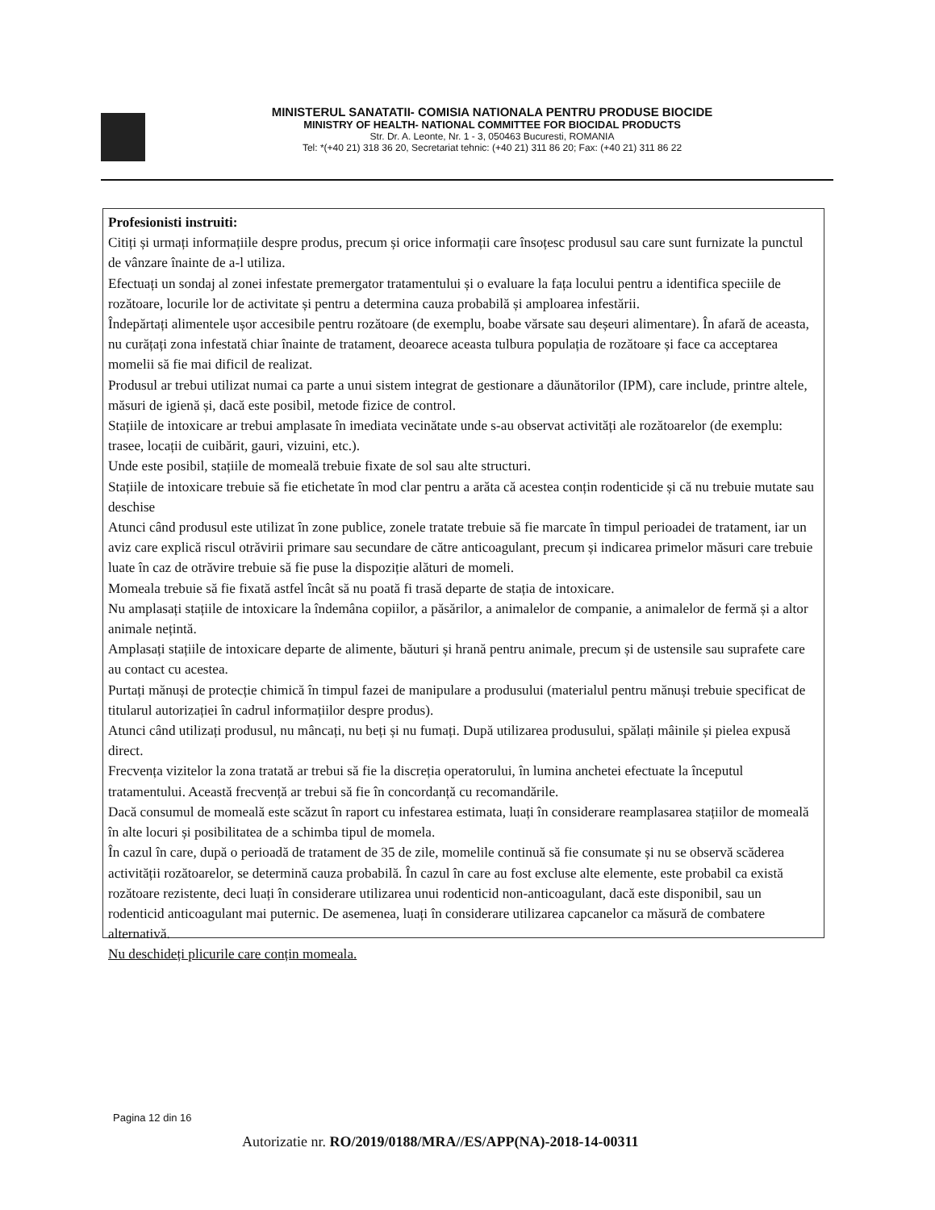MINISTERUL SANATATII- COMISIA NATIONALA PENTRU PRODUSE BIOCIDE
MINISTRY OF HEALTH- NATIONAL COMMITTEE FOR BIOCIDAL PRODUCTS
Str. Dr. A. Leonte, Nr. 1 - 3, 050463 Bucuresti, ROMANIA
Tel: *(+40 21) 318 36 20, Secretariat tehnic: (+40 21) 311 86 20; Fax: (+40 21) 311 86 22
Profesionisti instruiti:
Citiți și urmați informațiile despre produs, precum și orice informații care însoțesc produsul sau care sunt furnizate la punctul de vânzare înainte de a-l utiliza.
Efectuați un sondaj al zonei infestate premergator tratamentului și o evaluare la fața locului pentru a identifica speciile de rozătoare, locurile lor de activitate și pentru a determina cauza probabilă și amploarea infestării.
Îndepărtați alimentele ușor accesibile pentru rozătoare (de exemplu, boabe vărsate sau deșeuri alimentare). În afară de aceasta, nu curățați zona infestată chiar înainte de tratament, deoarece aceasta tulbura populația de rozătoare și face ca acceptarea momelii să fie mai dificil de realizat.
Produsul ar trebui utilizat numai ca parte a unui sistem integrat de gestionare a dăunătorilor (IPM), care include, printre altele, măsuri de igienă și, dacă este posibil, metode fizice de control.
Stațiile de intoxicare ar trebui amplasate în imediata vecinătate unde s-au observat activități ale rozătoarelor (de exemplu: trasee, locații de cuibărit, gauri, vizuini, etc.).
Unde este posibil, stațiile de momeală trebuie fixate de sol sau alte structuri.
Stațiile de intoxicare trebuie să fie etichetate în mod clar pentru a arăta că acestea conțin rodenticide și că nu trebuie mutate sau deschise
Atunci când produsul este utilizat în zone publice, zonele tratate trebuie să fie marcate în timpul perioadei de tratament, iar un aviz care explică riscul otrăvirii primare sau secundare de către anticoagulant, precum și indicarea primelor măsuri care trebuie luate în caz de otrăvire trebuie să fie puse la dispoziție alături de momeli.
Momeala trebuie să fie fixată astfel încât să nu poată fi trasă departe de stația de intoxicare.
Nu amplasați stațiile de intoxicare la îndemâna copiilor, a păsărilor, a animalelor de companie, a animalelor de fermă și a altor animale nețintă.
Amplasați stațiile de intoxicare departe de alimente, băuturi și hrană pentru animale, precum și de ustensile sau suprafete care au contact cu acestea.
Purtați mănuși de protecție chimică în timpul fazei de manipulare a produsului (materialul pentru mănuși trebuie specificat de titularul autorizației în cadrul informațiilor despre produs).
Atunci când utilizați produsul, nu mâncați, nu beți și nu fumați. După utilizarea produsului, spălați mâinile și pielea expusă direct.
Frecvența vizitelor la zona tratată ar trebui să fie la discreția operatorului, în lumina anchetei efectuate la începutul tratamentului. Această frecvență ar trebui să fie în concordanță cu recomandările.
Dacă consumul de momeală este scăzut în raport cu infestarea estimata, luați în considerare reamplasarea stațiilor de momeală în alte locuri și posibilitatea de a schimba tipul de momela.
În cazul în care, după o perioadă de tratament de 35 de zile, momelile continuă să fie consumate și nu se observă scăderea activității rozătoarelor, se determină cauza probabilă. În cazul în care au fost excluse alte elemente, este probabil ca există rozătoare rezistente, deci luați în considerare utilizarea unui rodenticid non-anticoagulant, dacă este disponibil, sau un rodenticid anticoagulant mai puternic. De asemenea, luați în considerare utilizarea capcanelor ca măsură de combatere alternativă.
Nu deschideți plicurile care conțin momeala.
Pagina 12 din 16
Autorizatie nr. RO/2019/0188/MRA//ES/APP(NA)-2018-14-00311